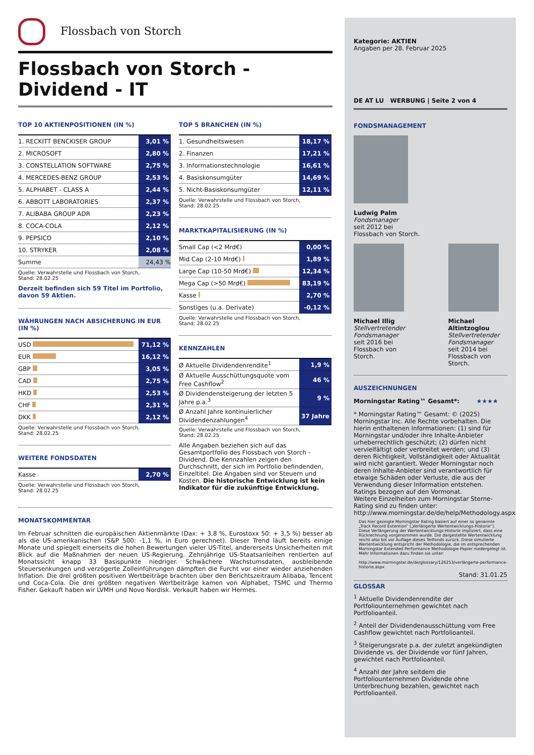Flossbach von Storch
Flossbach von Storch -
Dividend - IT
TOP 10 AKTIENPOSITIONEN (IN %)
| 1. RECKITT BENCKISER GROUP | 3,01 % |
| 2. MICROSOFT | 2,80 % |
| 3. CONSTELLATION SOFTWARE | 2,75 % |
| 4. MERCEDES-BENZ GROUP | 2,53 % |
| 5. ALPHABET - CLASS A | 2,44 % |
| 6. ABBOTT LABORATORIES | 2,37 % |
| 7. ALIBABA GROUP ADR | 2,23 % |
| 8. COCA-COLA | 2,12 % |
| 9. PEPSICO | 2,10 % |
| 10. STRYKER | 2,08 % |
| Summe | 24,43 % |
Quelle: Verwahrstelle und Flossbach von Storch,
Stand: 28.02.25
Derzeit befinden sich 59 Titel im Portfolio, davon 59 Aktien.
WÄHRUNGEN NACH ABSICHERUNG IN EUR (IN %)
| USD | 71,12 % |
| EUR | 16,12 % |
| GBP | 3,05 % |
| CAD | 2,75 % |
| HKD | 2,53 % |
| CHF | 2,31 % |
| DKK | 2,12 % |
Quelle: Verwahrstelle und Flossbach von Storch,
Stand: 28.02.25
WEITERE FONDSDATEN
| Kasse | 2,70 % |
Quelle: Verwahrstelle und Flossbach von Storch,
Stand: 28.02.25
TOP 5 BRANCHEN (IN %)
| 1. Gesundheitswesen | 18,17 % |
| 2. Finanzen | 17,21 % |
| 3. Informationstechnologie | 16,61 % |
| 4. Basiskonsumgüter | 14,69 % |
| 5. Nicht-Basiskonsumgüter | 12,11 % |
Quelle: Verwahrstelle und Flossbach von Storch,
Stand: 28.02.25
MARKTKAPITALISIERUNG (IN %)
| Small Cap (<2 Mrd€) | 0,00 % |
| Mid Cap (2-10 Mrd€) | 1,89 % |
| Large Cap (10-50 Mrd€) | 12,34 % |
| Mega Cap (>50 Mrd€) | 83,19 % |
| Kasse | 2,70 % |
| Sonstiges (u.a. Derivate) | -0,12 % |
Quelle: Verwahrstelle und Flossbach von Storch,
Stand: 28.02.25
KENNZAHLEN
| Ø Aktuelle Dividendenrendite<sup>1</sup> | 1,9 % |
| Ø Aktuelle Ausschüttungsquote vom Free Cashflow<sup>2</sup> | 46 % |
| Ø Dividendensteigerung der letzten 5 Jahre p.a.<sup>3</sup> | 9 % |
| Ø Anzahl Jahre kontinuierlicher Dividendenzahlungen<sup>4</sup> | 37 Jahre |
Quelle: Verwahrstelle und Flossbach von Storch,
Stand: 28.02.25
Alle Angaben beziehen sich auf das Gesamtportfolio des Flossbach von Storch - Dividend. Die Kennzahlen zeigen den Durchschnitt, der sich im Portfolio befindenden, Einzeltitel. Die Angaben sind vor Steuern und Kosten. Die historische Entwicklung ist kein Indikator für die zukünftige Entwicklung.
MONATSKOMMENTAR
Im Februar schnitten die europäischen Aktienmärkte (Dax: + 3,8 %, Eurostoxx 50: + 3,5 %) besser ab als die US-amerikanischen (S&P 500: -1,1 %, in Euro gerechnet). Dieser Trend läuft bereits einige Monate und spiegelt einerseits die hohen Bewertungen vieler US-Titel, andererseits Unsicherheiten mit Blick auf die Maßnahmen der neuen US-Regierung. Zehnjährige US-Staatsanleihen rentierten auf Monatssicht knapp 33 Basispunkte niedriger. Schwächere Wachstumsdaten, ausbleibende Steuersenkungen und verzögerte Zolleinführungen dämpften die Furcht vor einer wieder anziehenden Inflation. Die drei größten positiven Wertbeiträge brachten über den Berichtszeitraum Alibaba, Tencent und Coca-Cola. Die drei größten negativen Wertbeiträge kamen von Alphabet, TSMC und Thermo Fisher. Gekauft haben wir LVMH und Novo Nordisk. Verkauft haben wir Hermes.
Kategorie: AKTIEN
Angaben per 28. Februar 2025
DE AT LU WERBUNG | Seite 2 von 4
FONDSMANAGEMENT
Ludwig Palm
Fondsmanager
seit 2012 bei
Flossbach von Storch.
Michael Illig
Stellvertretender Fondsmanager
seit 2016 bei
Flossbach von Storch.
Michael Altintzoglou
Stellvertretender Fondsmanager
seit 2014 bei
Flossbach von Storch.
AUSZEICHNUNGEN
Morningstar Rating™ Gesamt*: ★★★★
* Morningstar Rating™ Gesamt: © (2025) Morningstar Inc. Alle Rechte vorbehalten. Die hierin enthaltenen Informationen: (1) sind für Morningstar und/oder ihre Inhalte-Anbieter urheberrechtlich geschützt; (2) dürfen nicht vervielfältigt oder verbreitet werden; und (3) deren Richtigkeit, Vollständigkeit oder Aktualität wird nicht garantiert. Weder Morningstar noch deren Inhalte-Anbieter sind verantwortlich für etwaige Schäden oder Verluste, die aus der Verwendung dieser Information entstehen. Ratings bezogen auf den Vormonat.
Weitere Einzelheiten zum Morningstar Sterne-Rating sind zu finden unter: http://www.morningstar.de/de/help/Methodology.aspx
Das hier gezeigte Morningstar Rating basiert auf einer so genannte „Track Record Extention“ („Verlängerte Wertentwicklungs-Historie“). Diese Verlängerung der Wertentwicklungs-Historie impliziert, dass eine Rückrechnung vorgenommen wurde. Die dargestellte Wertentwicklung reicht also bis vor Auflage dieses Teilfonds zurück. Diese simulierte Wertentwicklung entspricht der Methodologie, die im entsprechenden Morningstar Extended Performance Methodologie-Papier niedergelegt ist. Mehr Informationen dazu finden sie unter:
http://www.morningstar.de/de/glossary/126253/verlängerte-performance-historie.aspx
Stand: 31.01.25
GLOSSAR
<sup>1</sup> Aktuelle Dividendenrendite der Portfoliounternehmen gewichtet nach Portfolioanteil.
<sup>2</sup> Anteil der Dividendenausschüttung vom Free Cashflow gewichtet nach Portfolioanteil.
<sup>3</sup> Steigerungsrate p.a. der zuletzt angekündigten Dividende vs. der Dividende vor fünf Jahren, gewichtet nach Portfolioanteil.
<sup>4</sup> Anzahl der Jahre seitdem die Portfoliounternehmen Dividende ohne Unterbrechung bezahlen, gewichtet nach Portfolioanteil.